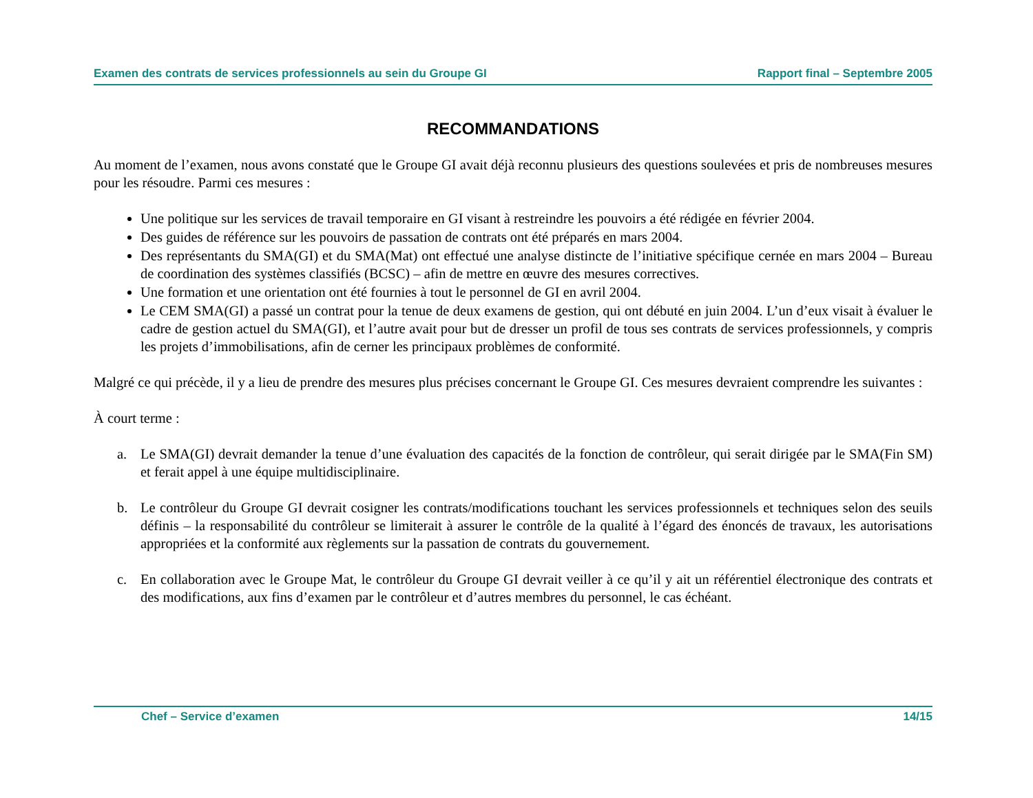Examen des contrats de services professionnels au sein du Groupe GI Rapport final – Septembre 2005
RECOMMANDATIONS
Au moment de l’examen, nous avons constaté que le Groupe GI avait déjà reconnu plusieurs des questions soulevées et pris de nombreuses mesures pour les résoudre. Parmi ces mesures :
Une politique sur les services de travail temporaire en GI visant à restreindre les pouvoirs a été rédigée en février 2004.
Des guides de référence sur les pouvoirs de passation de contrats ont été préparés en mars 2004.
Des représentants du SMA(GI) et du SMA(Mat) ont effectué une analyse distincte de l’initiative spécifique cernée en mars 2004 – Bureau de coordination des systèmes classifiés (BCSC) – afin de mettre en œuvre des mesures correctives.
Une formation et une orientation ont été fournies à tout le personnel de GI en avril 2004.
Le CEM SMA(GI) a passé un contrat pour la tenue de deux examens de gestion, qui ont débuté en juin 2004. L’un d’eux visait à évaluer le cadre de gestion actuel du SMA(GI), et l’autre avait pour but de dresser un profil de tous ses contrats de services professionnels, y compris les projets d’immobilisations, afin de cerner les principaux problèmes de conformité.
Malgré ce qui précède, il y a lieu de prendre des mesures plus précises concernant le Groupe GI. Ces mesures devraient comprendre les suivantes :
À court terme :
a. Le SMA(GI) devrait demander la tenue d’une évaluation des capacités de la fonction de contrôleur, qui serait dirigée par le SMA(Fin SM) et ferait appel à une équipe multidisciplinaire.
b. Le contrôleur du Groupe GI devrait cosigner les contrats/modifications touchant les services professionnels et techniques selon des seuils définis – la responsabilité du contrôleur se limiterait à assurer le contrôle de la qualité à l’égard des énoncés de travaux, les autorisations appropriées et la conformité aux règlements sur la passation de contrats du gouvernement.
c. En collaboration avec le Groupe Mat, le contrôleur du Groupe GI devrait veiller à ce qu’il y ait un référentiel électronique des contrats et des modifications, aux fins d’examen par le contrôleur et d’autres membres du personnel, le cas échéant.
Chef – Service d’examen 14/15